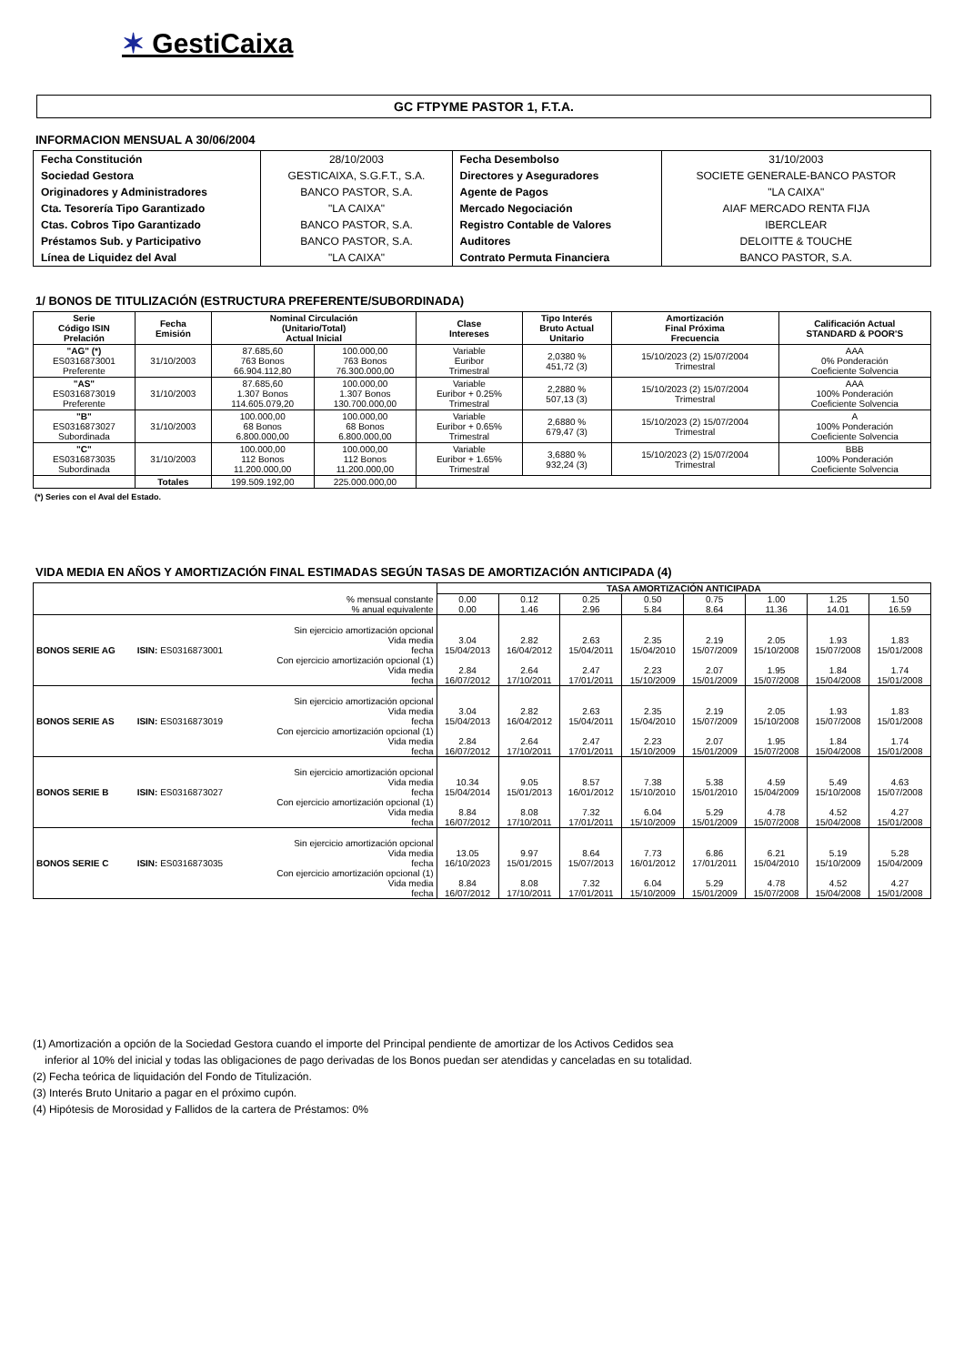✶ GestiCaixa
GC FTPYME PASTOR 1, F.T.A.
INFORMACION MENSUAL A 30/06/2004
| Fecha Constitución | 28/10/2003 | Fecha Desembolso | 31/10/2003 |
| Sociedad Gestora | GESTICAIXA, S.G.F.T., S.A. | Directores y Aseguradores | SOCIETE GENERALE-BANCO PASTOR |
| Originadores y Administradores | BANCO PASTOR, S.A. | Agente de Pagos | "LA CAIXA" |
| Cta. Tesorería Tipo Garantizado | "LA CAIXA" | Mercado Negociación | AIAF MERCADO RENTA FIJA |
| Ctas. Cobros Tipo Garantizado | BANCO PASTOR, S.A. | Registro Contable de Valores | IBERCLEAR |
| Préstamos Sub. y Participativo | BANCO PASTOR, S.A. | Auditores | DELOITTE & TOUCHE |
| Línea de Liquidez del Aval | "LA CAIXA" | Contrato Permuta Financiera | BANCO PASTOR, S.A. |
1/ BONOS DE TITULIZACIÓN (ESTRUCTURA PREFERENTE/SUBORDINADA)
| Serie Código ISIN Prelación | Fecha Emisión | Nominal Circulación (Unitario/Total) Actual Inicial | | Clase Intereses | Tipo Interés Bruto Actual Unitario | Amortización Final Próxima Frecuencia | Calificación Actual STANDARD & POOR'S |
| --- | --- | --- | --- | --- | --- | --- | --- |
| "AG" (*) ES0316873001 Preferente | 31/10/2003 | 87.685,60 763 Bonos 66.904.112,80 | 100.000,00 763 Bonos 76.300.000,00 | Variable Euribor Trimestral | 2,0380 % 451,72 (3) | 15/10/2023 (2) 15/07/2004 Trimestral | AAA 0% Ponderación Coeficiente Solvencia |
| "AS" ES0316873019 Preferente | 31/10/2003 | 87.685,60 1.307 Bonos 114.605.079,20 | 100.000,00 1.307 Bonos 130.700.000,00 | Variable Euribor + 0.25% Trimestral | 2,2880 % 507,13 (3) | 15/10/2023 (2) 15/07/2004 Trimestral | AAA 100% Ponderación Coeficiente Solvencia |
| "B" ES0316873027 Subordinada | 31/10/2003 | 100.000,00 68 Bonos 6.800.000,00 | 100.000,00 68 Bonos 6.800.000,00 | Variable Euribor + 0.65% Trimestral | 2,6880 % 679,47 (3) | 15/10/2023 (2) 15/07/2004 Trimestral | A 100% Ponderación Coeficiente Solvencia |
| "C" ES0316873035 Subordinada | 31/10/2003 | 100.000,00 112 Bonos 11.200.000,00 | 100.000,00 112 Bonos 11.200.000,00 | Variable Euribor + 1.65% Trimestral | 3,6880 % 932,24 (3) | 15/10/2023 (2) 15/07/2004 Trimestral | BBB 100% Ponderación Coeficiente Solvencia |
| | Totales | 199.509.192,00 | 225.000.000,00 | | | | |
(*) Series con el Aval del Estado.
VIDA MEDIA EN AÑOS Y AMORTIZACIÓN FINAL ESTIMADAS SEGÚN TASAS DE AMORTIZACIÓN ANTICIPADA (4)
| | | | TASA AMORTIZACIÓN ANTICIPADA | | | | | | | |
| --- | --- | --- | --- | --- | --- | --- | --- | --- | --- | --- |
| % mensual constante % anual equivalente | | | 0.00 0.00 | 0.12 1.46 | 0.25 2.96 | 0.50 5.84 | 0.75 8.64 | 1.00 11.36 | 1.25 14.01 | 1.50 16.59 |
| BONOS SERIE AG | ISIN: ES0316873001 | Sin ejercicio amortización opcional Vida media fecha Con ejercicio amortización opcional (1) Vida media fecha | 3.04 15/04/2013 2.84 16/07/2012 | 2.82 16/04/2012 2.64 17/10/2011 | 2.63 15/04/2011 2.47 17/01/2011 | 2.35 15/04/2010 2.23 15/10/2009 | 2.19 15/07/2009 2.07 15/01/2009 | 2.05 15/10/2008 1.95 15/07/2008 | 1.93 15/07/2008 1.84 15/04/2008 | 1.83 15/01/2008 1.74 15/01/2008 |
| BONOS SERIE AS | ISIN: ES0316873019 | Sin ejercicio amortización opcional Vida media fecha Con ejercicio amortización opcional (1) Vida media fecha | 3.04 15/04/2013 2.84 16/07/2012 | 2.82 16/04/2012 2.64 17/10/2011 | 2.63 15/04/2011 2.47 17/01/2011 | 2.35 15/04/2010 2.23 15/10/2009 | 2.19 15/07/2009 2.07 15/01/2009 | 2.05 15/10/2008 1.95 15/07/2008 | 1.93 15/07/2008 1.84 15/04/2008 | 1.83 15/01/2008 1.74 15/01/2008 |
| BONOS SERIE B | ISIN: ES0316873027 | Sin ejercicio amortización opcional Vida media fecha Con ejercicio amortización opcional (1) Vida media fecha | 10.34 15/04/2014 8.84 16/07/2012 | 9.05 15/01/2013 8.08 17/10/2011 | 8.57 16/01/2012 7.32 17/01/2011 | 7.38 15/10/2010 6.04 15/10/2009 | 5.38 15/01/2010 5.29 15/01/2009 | 4.59 15/04/2009 4.78 15/07/2008 | 5.49 15/10/2008 4.52 15/04/2008 | 4.63 15/07/2008 4.27 15/01/2008 |
| BONOS SERIE C | ISIN: ES0316873035 | Sin ejercicio amortización opcional Vida media fecha Con ejercicio amortización opcional (1) Vida media fecha | 13.05 16/10/2023 8.84 16/07/2012 | 9.97 15/01/2015 8.08 17/10/2011 | 8.64 15/07/2013 7.32 17/01/2011 | 7.73 16/01/2012 6.04 15/10/2009 | 6.86 17/01/2011 5.29 15/01/2009 | 6.21 15/04/2010 4.78 15/07/2008 | 5.19 15/10/2009 4.52 15/04/2008 | 5.28 15/04/2009 4.27 15/01/2008 |
(1) Amortización a opción de la Sociedad Gestora cuando el importe del Principal pendiente de amortizar de los Activos Cedidos sea
inferior al 10% del inicial y todas las obligaciones de pago derivadas de los Bonos puedan ser atendidas y canceladas en su totalidad.
(2) Fecha teórica de liquidación del Fondo de Titulización.
(3) Interés Bruto Unitario a pagar en el próximo cupón.
(4) Hipótesis de Morosidad y Fallidos de la cartera de Préstamos: 0%